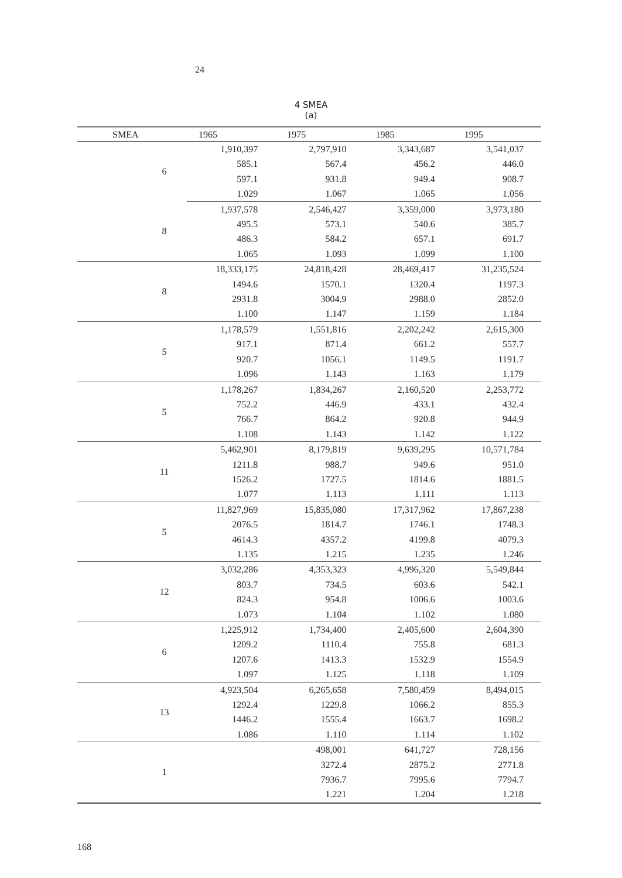24
4 SMEA
(a)
| SMEA | 1965 | 1975 | 1985 | 1995 |
| --- | --- | --- | --- | --- |
| 6 | 1,910,397 | 2,797,910 | 3,343,687 | 3,541,037 |
| | 585.1 | 567.4 | 456.2 | 446.0 |
| | 597.1 | 931.8 | 949.4 | 908.7 |
| | 1.029 | 1.067 | 1.065 | 1.056 |
| 8 | 1,937,578 | 2,546,427 | 3,359,000 | 3,973,180 |
| | 495.5 | 573.1 | 540.6 | 385.7 |
| | 486.3 | 584.2 | 657.1 | 691.7 |
| | 1.065 | 1.093 | 1.099 | 1.100 |
| 8 | 18,333,175 | 24,818,428 | 28,469,417 | 31,235,524 |
| | 1494.6 | 1570.1 | 1320.4 | 1197.3 |
| | 2931.8 | 3004.9 | 2988.0 | 2852.0 |
| | 1.100 | 1.147 | 1.159 | 1.184 |
| 5 | 1,178,579 | 1,551,816 | 2,202,242 | 2,615,300 |
| | 917.1 | 871.4 | 661.2 | 557.7 |
| | 920.7 | 1056.1 | 1149.5 | 1191.7 |
| | 1.096 | 1.143 | 1.163 | 1.179 |
| 5 | 1,178,267 | 1,834,267 | 2,160,520 | 2,253,772 |
| | 752.2 | 446.9 | 433.1 | 432.4 |
| | 766.7 | 864.2 | 920.8 | 944.9 |
| | 1.108 | 1.143 | 1.142 | 1.122 |
| 11 | 5,462,901 | 8,179,819 | 9,639,295 | 10,571,784 |
| | 1211.8 | 988.7 | 949.6 | 951.0 |
| | 1526.2 | 1727.5 | 1814.6 | 1881.5 |
| | 1.077 | 1.113 | 1.111 | 1.113 |
| 5 | 11,827,969 | 15,835,080 | 17,317,962 | 17,867,238 |
| | 2076.5 | 1814.7 | 1746.1 | 1748.3 |
| | 4614.3 | 4357.2 | 4199.8 | 4079.3 |
| | 1.135 | 1.215 | 1.235 | 1.246 |
| 12 | 3,032,286 | 4,353,323 | 4,996,320 | 5,549,844 |
| | 803.7 | 734.5 | 603.6 | 542.1 |
| | 824.3 | 954.8 | 1006.6 | 1003.6 |
| | 1.073 | 1.104 | 1.102 | 1.080 |
| 6 | 1,225,912 | 1,734,400 | 2,405,600 | 2,604,390 |
| | 1209.2 | 1110.4 | 755.8 | 681.3 |
| | 1207.6 | 1413.3 | 1532.9 | 1554.9 |
| | 1.097 | 1.125 | 1.118 | 1.109 |
| 13 | 4,923,504 | 6,265,658 | 7,580,459 | 8,494,015 |
| | 1292.4 | 1229.8 | 1066.2 | 855.3 |
| | 1446.2 | 1555.4 | 1663.7 | 1698.2 |
| | 1.086 | 1.110 | 1.114 | 1.102 |
| 1 | | 498,001 | 641,727 | 728,156 |
| | | 3272.4 | 2875.2 | 2771.8 |
| | | 7936.7 | 7995.6 | 7794.7 |
| | | 1.221 | 1.204 | 1.218 |
168